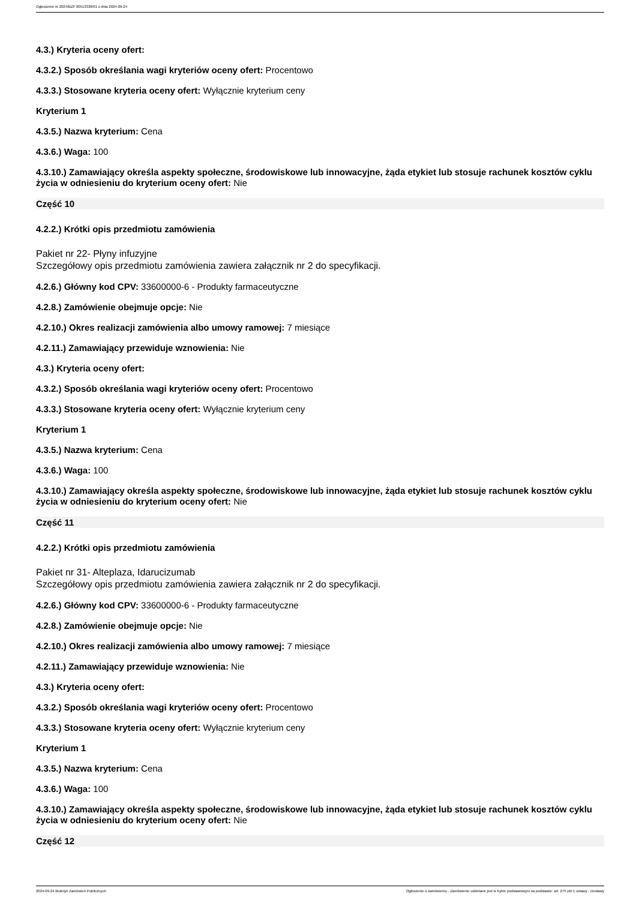Ogłoszenie nr 2024/BZP 00513336/01 z dnia 2024-09-24
4.3.) Kryteria oceny ofert:
4.3.2.) Sposób określania wagi kryteriów oceny ofert: Procentowo
4.3.3.) Stosowane kryteria oceny ofert: Wyłącznie kryterium ceny
Kryterium 1
4.3.5.) Nazwa kryterium: Cena
4.3.6.) Waga: 100
4.3.10.) Zamawiający określa aspekty społeczne, środowiskowe lub innowacyjne, żąda etykiet lub stosuje rachunek kosztów cyklu życia w odniesieniu do kryterium oceny ofert: Nie
Część 10
4.2.2.) Krótki opis przedmiotu zamówienia
Pakiet nr 22- Płyny infuzyjne
Szczegółowy opis przedmiotu zamówienia zawiera załącznik nr 2 do specyfikacji.
4.2.6.) Główny kod CPV: 33600000-6 - Produkty farmaceutyczne
4.2.8.) Zamówienie obejmuje opcje: Nie
4.2.10.) Okres realizacji zamówienia albo umowy ramowej: 7 miesiące
4.2.11.) Zamawiający przewiduje wznowienia: Nie
4.3.) Kryteria oceny ofert:
4.3.2.) Sposób określania wagi kryteriów oceny ofert: Procentowo
4.3.3.) Stosowane kryteria oceny ofert: Wyłącznie kryterium ceny
Kryterium 1
4.3.5.) Nazwa kryterium: Cena
4.3.6.) Waga: 100
4.3.10.) Zamawiający określa aspekty społeczne, środowiskowe lub innowacyjne, żąda etykiet lub stosuje rachunek kosztów cyklu życia w odniesieniu do kryterium oceny ofert: Nie
Część 11
4.2.2.) Krótki opis przedmiotu zamówienia
Pakiet nr 31- Alteplaza, Idarucizumab
Szczegółowy opis przedmiotu zamówienia zawiera załącznik nr 2 do specyfikacji.
4.2.6.) Główny kod CPV: 33600000-6 - Produkty farmaceutyczne
4.2.8.) Zamówienie obejmuje opcje: Nie
4.2.10.) Okres realizacji zamówienia albo umowy ramowej: 7 miesiące
4.2.11.) Zamawiający przewiduje wznowienia: Nie
4.3.) Kryteria oceny ofert:
4.3.2.) Sposób określania wagi kryteriów oceny ofert: Procentowo
4.3.3.) Stosowane kryteria oceny ofert: Wyłącznie kryterium ceny
Kryterium 1
4.3.5.) Nazwa kryterium: Cena
4.3.6.) Waga: 100
4.3.10.) Zamawiający określa aspekty społeczne, środowiskowe lub innowacyjne, żąda etykiet lub stosuje rachunek kosztów cyklu życia w odniesieniu do kryterium oceny ofert: Nie
Część 12
2024-09-24 Biuletyn Zamówień Publicznych Ogłoszenie o zamówieniu - Zamówienie udzielane jest w trybie podstawowym na podstawie: art. 275 pkt 1 ustawy - Dostawy